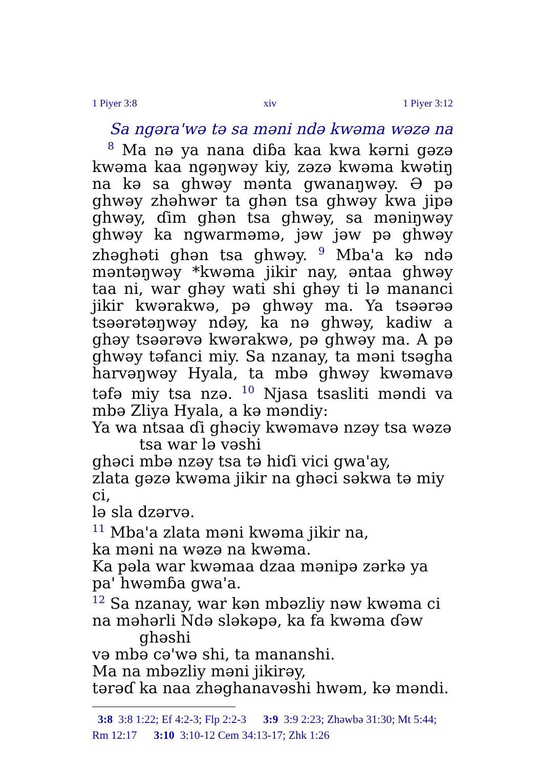1 Piyer 3:8 xiv 1 Piyer 3:12
Sa ngəra'wə tə sa məni ndə kwəma wəzə na
<sup>8</sup> Ma nə ya nana diɓa kaa kwa kərni gəzə kwəma kaa ngəŋwəy kiy, zəzə kwəma kwətiŋ na kə sa ghwəy mənta gwanaŋwəy. Ə pə ghwəy zhəhwər ta ghən tsa ghwəy kwa jipə ghwəy, ɗim ghən tsa ghwəy, sa məniŋwəy ghwəy ka ngwarməmə, jəw jəw pə ghwəy zhəghəti ghən tsa ghwəy. <sup>9</sup> Mba'a kə ndə məntəŋwəy *kwəma jikir nay, əntaa ghwəy taa ni, war ghəy wati shi ghəy ti lə mananci jikir kwərakwə, pə ghwəy ma. Ya tsəərəə tsəərətəŋwəy ndəy, ka nə ghwəy, kadiw a ghəy tsəərəvə kwərakwə, pə ghwəy ma. A pə ghwəy təfanci miy. Sa nzanay, ta məni tsəgha harvəŋwəy Hyala, ta mbə ghwəy kwəmavə təfə miy tsa nzə. <sup>10</sup> Njasa tsasliti məndi va mbə Zliya Hyala, a kə məndiy:
Ya wa ntsaa ɗi ghəciy kwəmavə nzəy tsa wəzə
tsa war lə vəshi
ghəci mbə nzəy tsa tə hiɗi vici gwa'ay,
zlata gəzə kwəma jikir na ghəci səkwa tə miy ci,
lə sla dzərvə.
<sup>11</sup> Mba'a zlata məni kwəma jikir na,
ka məni na wəzə na kwəma.
Ka pəla war kwəmaa dzaa mənipə zərkə ya
pa' hwəmɓa gwa'a.
<sup>12</sup> Sa nzanay, war kən mbəzliy nəw kwəma ci
na məhərli Ndə sləkəpə, ka fa kwəma ɗəw
ghəshi
və mbə cə'wə shi, ta mananshi.
Ma na mbəzliy məni jikirəy,
tərəɗ ka naa zhəghanavəshi hwəm, kə məndi.
3:8 3:8 1:22; Ef 4:2-3; Flp 2:2-3 3:9 3:9 2:23; Zhəwbə 31:30; Mt 5:44; Rm 12:17 3:10 3:10-12 Cem 34:13-17; Zhk 1:26